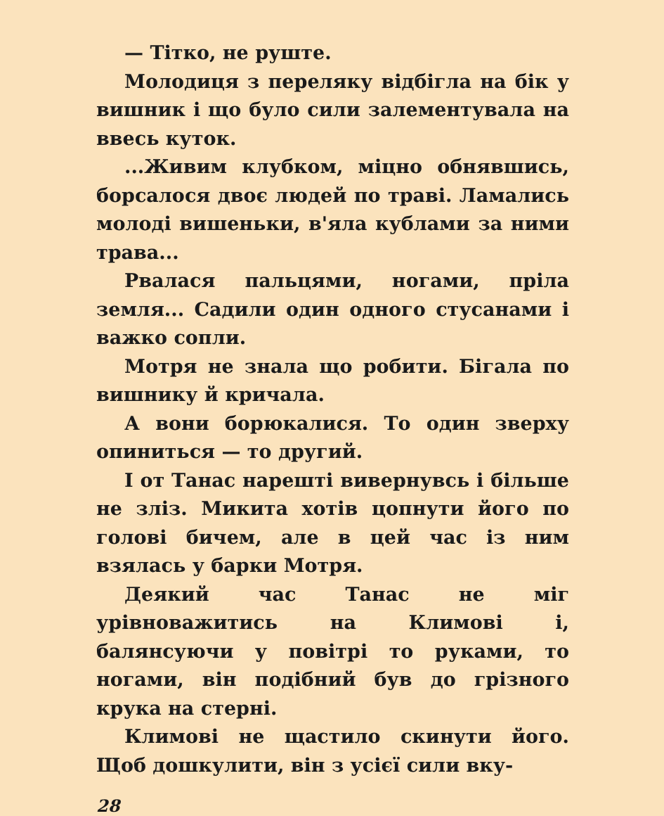— Тітко, не руште.
Молодиця з переляку відбігла на бік у вишник і що було сили залементувала на ввесь куток.
...Живим клубком, міцно обнявшись, борсалося двоє людей по траві. Ламались молоді вишеньки, в'яла кублами за ними трава...
Рвалася пальцями, ногами, пріла земля... Садили один одного стусанами і важко сопли.
Мотря не знала що робити. Бігала по вишнику й кричала.
А вони борюкалися. То один зверху опиниться — то другий.
І от Танас нарешті вивернувсь і більше не зліз. Микита хотів цопнути його по голові бичем, але в цей час із ним взялась у барки Мотря.
Деякий час Танас не міг урівноважитись на Климові і, балянсуючи у повітрі то руками, то ногами, він подібний був до грізного крука на стерні.
Климові не щастило скинути його. Щоб дошкулити, він з усієї сили вку-
28